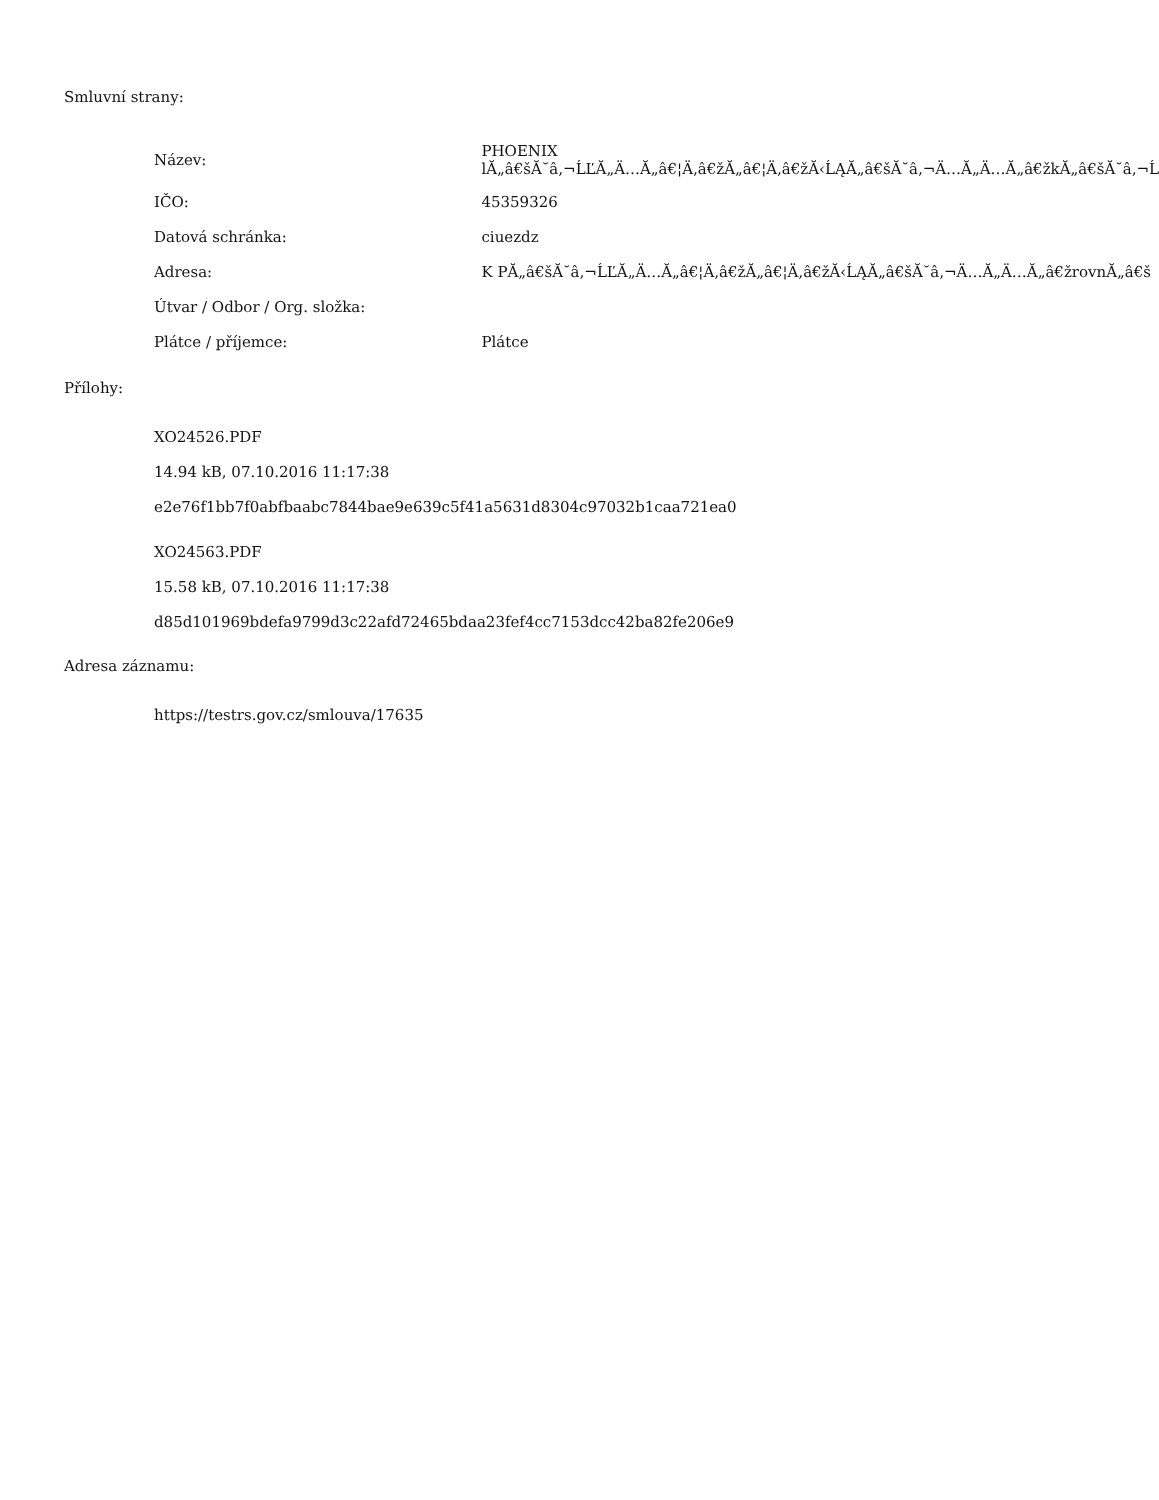Smluvní strany:
| Název: | PHOENIX lĂ„â€šĂ˘â‚¬ĹĽĂ„Ä…Ă„â€¦Ä‚â€žĂ„â€¦Ä‚â€žĂ‹ĹĄĂ„â€šĂ˘â‚¬Ä…Ă„Ä…Ă„â€žkĂ„â€šĂ˘â‚¬Ĺ |
| IČO: | 45359326 |
| Datová schránka: | ciuezdz |
| Adresa: | K PĂ„â€šĂ˘â‚¬ĹĽĂ„Ä…Ă„â€¦Ä‚â€žĂ„â€¦Ä‚â€žĂ‹ĹĄĂ„â€šĂ˘â‚¬Ä…Ă„Ä…Ă„â€žrovnĂ„â€š |
| Útvar / Odbor / Org. složka: | |
| Plátce / příjemce: | Plátce |
Přílohy:
XO24526.PDF
14.94 kB, 07.10.2016 11:17:38
e2e76f1bb7f0abfbaabc7844bae9e639c5f41a5631d8304c97032b1caa721ea0
XO24563.PDF
15.58 kB, 07.10.2016 11:17:38
d85d101969bdefa9799d3c22afd72465bdaa23fef4cc7153dcc42ba82fe206e9
Adresa záznamu:
https://testrs.gov.cz/smlouva/17635